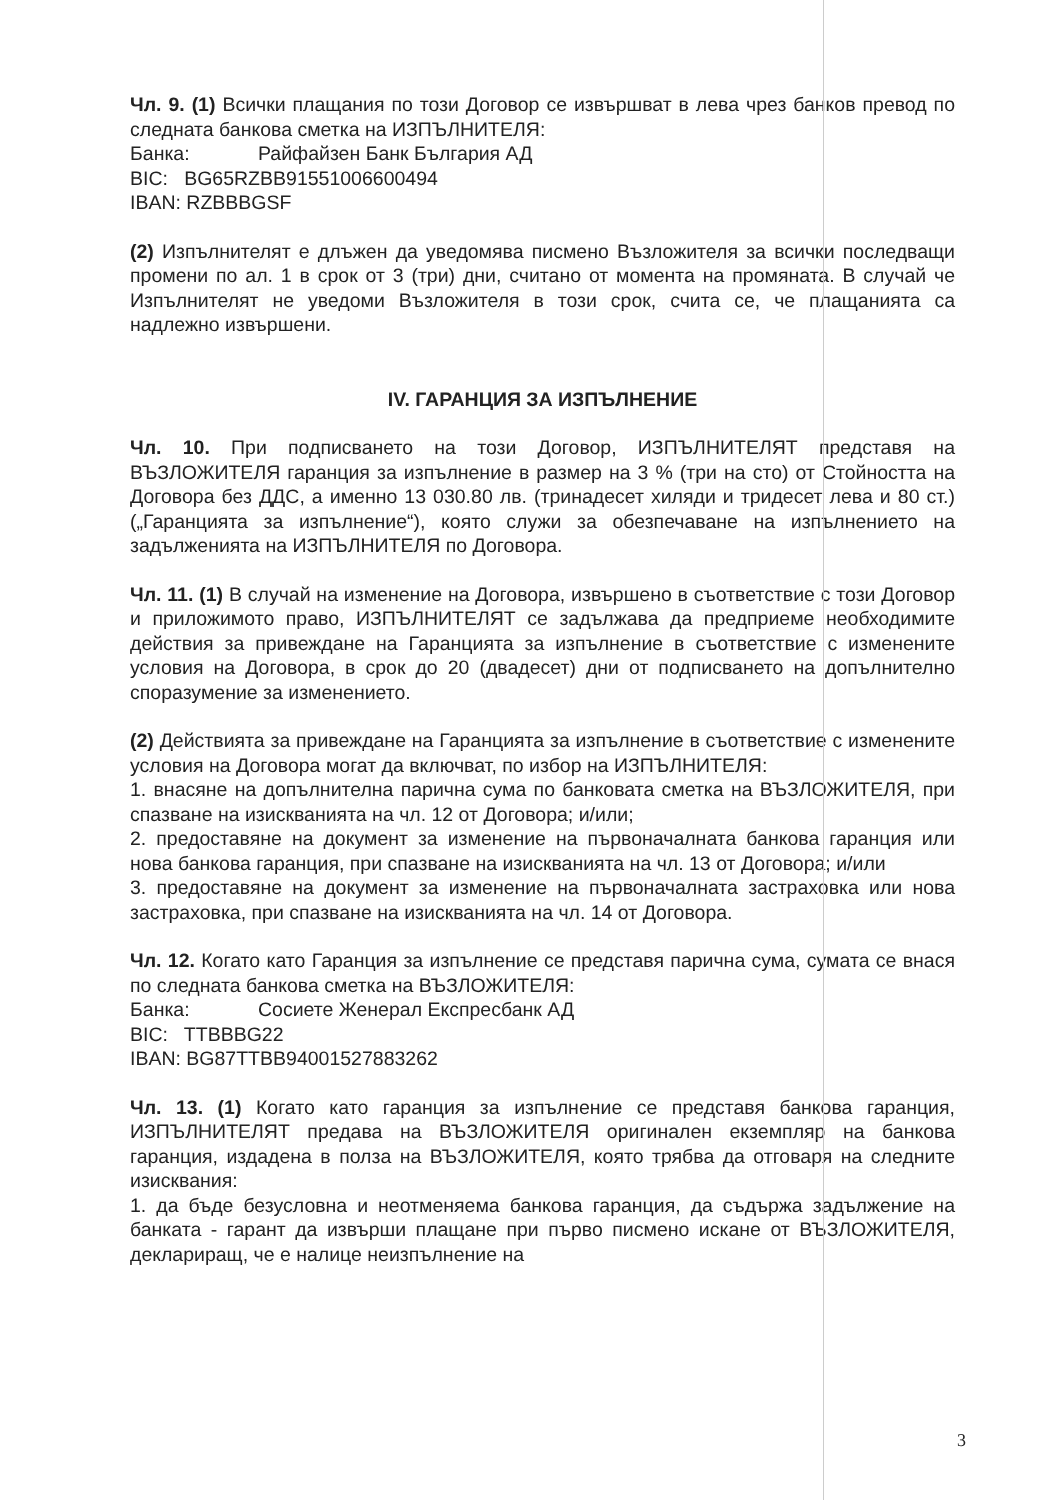Чл. 9. (1) Всички плащания по този Договор се извършват в лева чрез банков превод по следната банкова сметка на ИЗПЪЛНИТЕЛЯ:
Банка: Райфайзен Банк България АД
BIC: BG65RZBB91551006600494
IBAN: RZBBBGSF
(2) Изпълнителят е длъжен да уведомява писмено Възложителя за всички последващи промени по ал. 1 в срок от 3 (три) дни, считано от момента на промяната. В случай че Изпълнителят не уведоми Възложителя в този срок, счита се, че плащанията са надлежно извършени.
IV. ГАРАНЦИЯ ЗА ИЗПЪЛНЕНИЕ
Чл. 10. При подписването на този Договор, ИЗПЪЛНИТЕЛЯТ представя на ВЪЗЛОЖИТЕЛЯ гаранция за изпълнение в размер на 3 % (три на сто) от Стойността на Договора без ДДС, а именно 13 030.80 лв. (тринадесет хиляди и тридесет лева и 80 ст.) („Гаранцията за изпълнение“), която служи за обезпечаване на изпълнението на задълженията на ИЗПЪЛНИТЕЛЯ по Договора.
Чл. 11. (1) В случай на изменение на Договора, извършено в съответствие с този Договор и приложимото право, ИЗПЪЛНИТЕЛЯТ се задължава да предприеме необходимите действия за привеждане на Гаранцията за изпълнение в съответствие с изменените условия на Договора, в срок до 20 (двадесет) дни от подписването на допълнително споразумение за изменението.
(2) Действията за привеждане на Гаранцията за изпълнение в съответствие с изменените условия на Договора могат да включват, по избор на ИЗПЪЛНИТЕЛЯ:
1. внасяне на допълнителна парична сума по банковата сметка на ВЪЗЛОЖИТЕЛЯ, при спазване на изискванията на чл. 12 от Договора; и/или;
2. предоставяне на документ за изменение на първоначалната банкова гаранция или нова банкова гаранция, при спазване на изискванията на чл. 13 от Договора; и/или
3. предоставяне на документ за изменение на първоначалната застраховка или нова застраховка, при спазване на изискванията на чл. 14 от Договора.
Чл. 12. Когато като Гаранция за изпълнение се представя парична сума, сумата се внася по следната банкова сметка на ВЪЗЛОЖИТЕЛЯ:
Банка: Сосиете Женерал Експресбанк АД
BIC: TTBBBG22
IBAN: BG87TTBB94001527883262
Чл. 13. (1) Когато като гаранция за изпълнение се представя банкова гаранция, ИЗПЪЛНИТЕЛЯТ предава на ВЪЗЛОЖИТЕЛЯ оригинален екземпляр на банкова гаранция, издадена в полза на ВЪЗЛОЖИТЕЛЯ, която трябва да отговаря на следните изисквания:
1. да бъде безусловна и неотменяема банкова гаранция, да съдържа задължение на банката - гарант да извърши плащане при първо писмено искане от ВЪЗЛОЖИТЕЛЯ, деклариращ, че е налице неизпълнение на
3